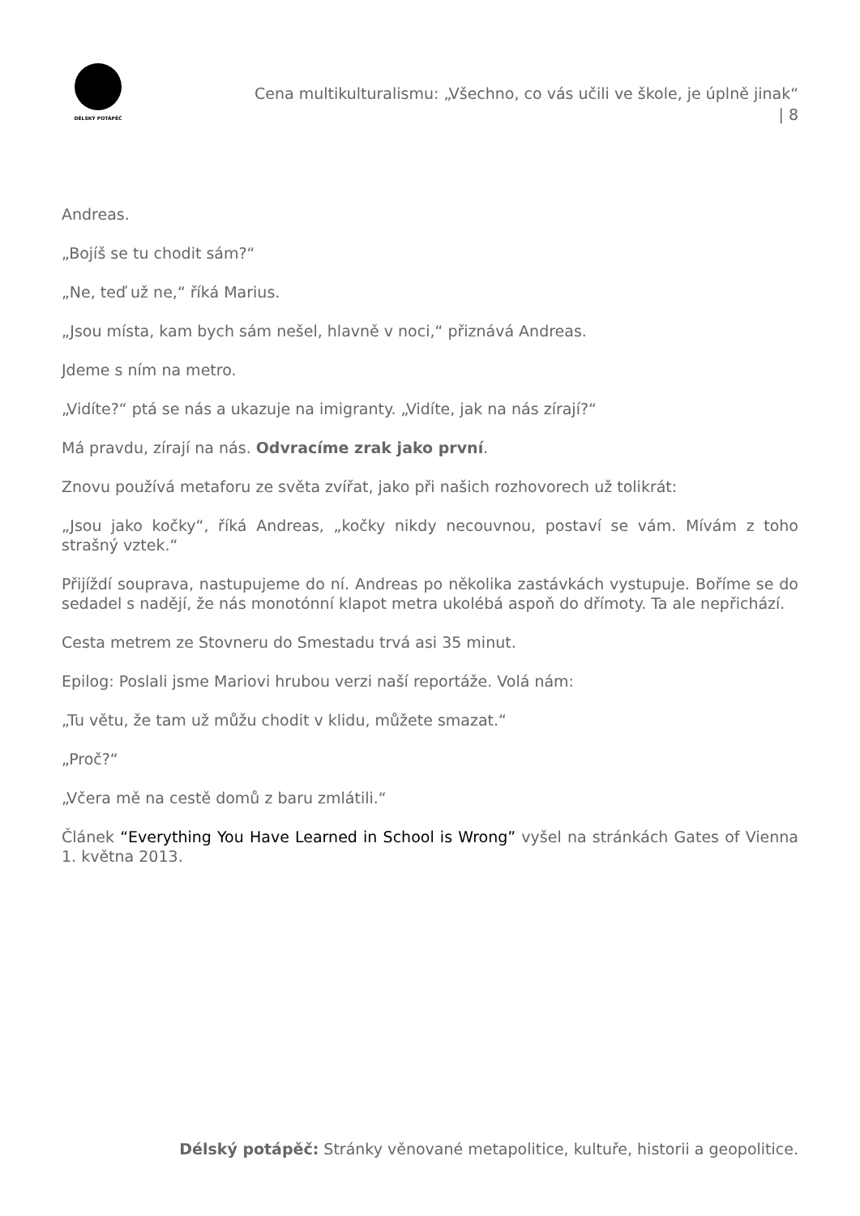DÉLSKÝ POTÁPĚČ
Cena multikulturalismu: „Všechno, co vás učili ve škole, je úplně jinak“ | 8
Andreas.
„Bojíš se tu chodit sám?“
„Ne, teď už ne,“ říká Marius.
„Jsou místa, kam bych sám nešel, hlavně v noci,“ přiznává Andreas.
Jdeme s ním na metro.
„Vidíte?“ ptá se nás a ukazuje na imigranty. „Vidíte, jak na nás zírají?“
Má pravdu, zírají na nás. Odvracíme zrak jako první.
Znovu používá metaforu ze světa zvířat, jako při našich rozhovorech už tolikrát:
„Jsou jako kočky“, říká Andreas, „kočky nikdy necouvnou, postaví se vám. Mívám z toho strašný vztek.“
Přijíždí souprava, nastupujeme do ní. Andreas po několika zastávkách vystupuje. Boříme se do sedadel s nadějí, že nás monotónní klapot metra ukolébá aspoň do dřímoty. Ta ale nepřichází.
Cesta metrem ze Stovneru do Smestadu trvá asi 35 minut.
Epilog: Poslali jsme Mariovi hrubou verzi naší reportáže. Volá nám:
„Tu větu, že tam už můžu chodit v klidu, můžete smazat.“
„Proč?“
„Včera mě na cestě domů z baru zmlátili.“
Článek “Everything You Have Learned in School is Wrong” vyšel na stránkách Gates of Vienna 1. května 2013.
Délský potápěč: Stránky věnované metapolitice, kultuře, historii a geopolitice.